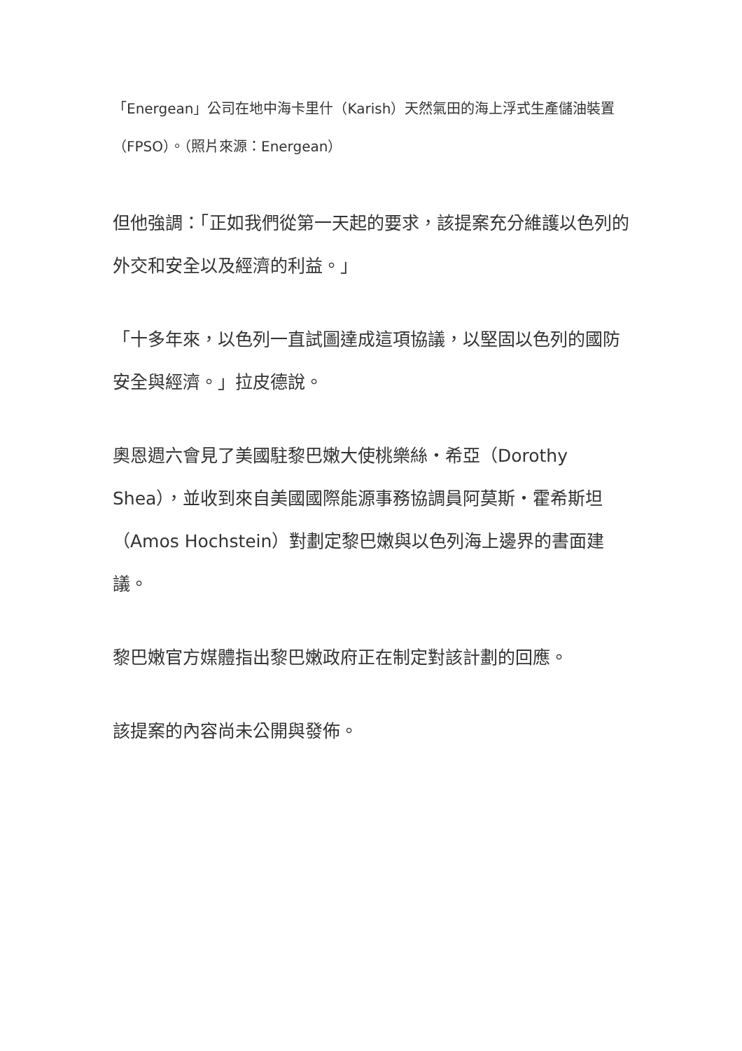「Energean」公司在地中海卡里什（Karish）天然氣田的海上浮式生產儲油裝置（FPSO）。（照片來源：Energean）
但他強調：「正如我們從第一天起的要求，該提案充分維護以色列的外交和安全以及經濟的利益。」
「十多年來，以色列一直試圖達成這項協議，以堅固以色列的國防安全與經濟。」拉皮德說。
奧恩週六會見了美國駐黎巴嫩大使桃樂絲・希亞（Dorothy Shea），並收到來自美國國際能源事務協調員阿莫斯・霍希斯坦（Amos Hochstein）對劃定黎巴嫩與以色列海上邊界的書面建議。
黎巴嫩官方媒體指出黎巴嫩政府正在制定對該計劃的回應。
該提案的內容尚未公開與發佈。